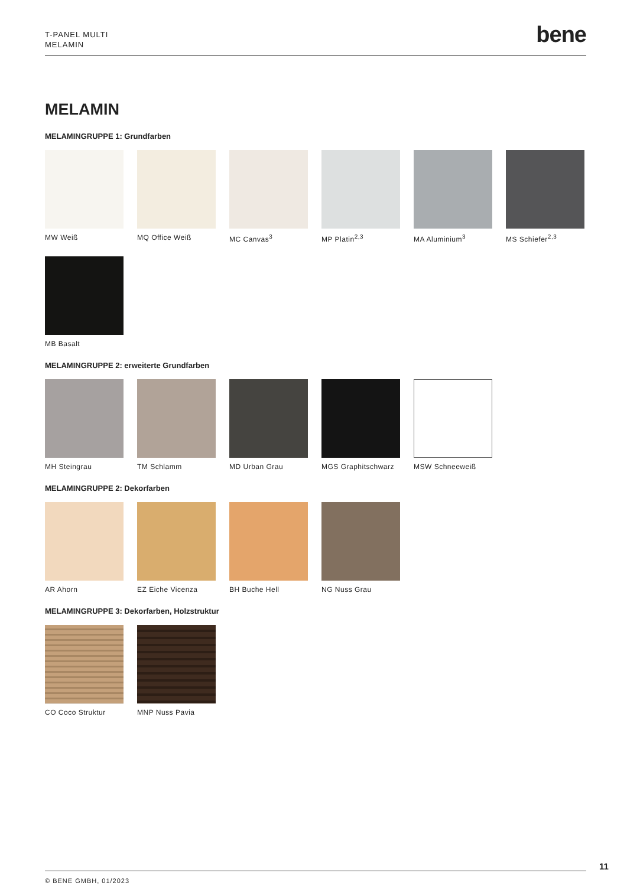T-PANEL MULTI
MELAMIN
bene
MELAMIN
MELAMINGRUPPE 1: Grundfarben
MW Weiß MQ Office Weiß MC Canvas<sup>3</sup> MP Platin<sup>2,3</sup> MA Aluminium<sup>3</sup> MS Schiefer<sup>2,3</sup>
MB Basalt
MELAMINGRUPPE 2: erweiterte Grundfarben
MH Steingrau TM Schlamm MD Urban Grau MGS Graphitschwarz
MSW Schneeweiß
MELAMINGRUPPE 2: Dekorfarben
AR Ahorn EZ Eiche Vicenza BH Buche Hell NG Nuss Grau
MELAMINGRUPPE 3: Dekorfarben, Holzstruktur
CO Coco Struktur MNP Nuss Pavia
11
© BENE GMBH, 01/2023